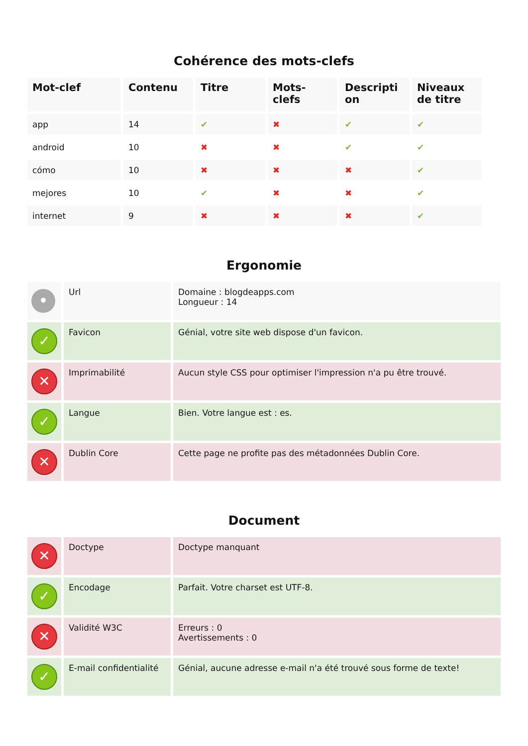Cohérence des mots-clefs
| Mot-clef | Contenu | Titre | Mots-clefs | Descripti on | Niveaux de titre |
| --- | --- | --- | --- | --- | --- |
| app | 14 | ✔ | ✖ | ✔ | ✔ |
| android | 10 | ✖ | ✖ | ✔ | ✔ |
| cómo | 10 | ✖ | ✖ | ✖ | ✔ |
| mejores | 10 | ✔ | ✖ | ✖ | ✔ |
| internet | 9 | ✖ | ✖ | ✖ | ✔ |
Ergonomie
| • | Url | Domaine : blogdeapps.com Longueur : 14 |
| ✓ | Favicon | Génial, votre site web dispose d'un favicon. |
| ✕ | Imprimabilité | Aucun style CSS pour optimiser l'impression n'a pu être trouvé. |
| ✓ | Langue | Bien. Votre langue est : es. |
| ✕ | Dublin Core | Cette page ne profite pas des métadonnées Dublin Core. |
Document
| ✕ | Doctype | Doctype manquant |
| ✓ | Encodage | Parfait. Votre charset est UTF-8. |
| ✕ | Validité W3C | Erreurs : 0 Avertissements : 0 |
| ✓ | E-mail confidentialité | Génial, aucune adresse e-mail n'a été trouvé sous forme de texte! |